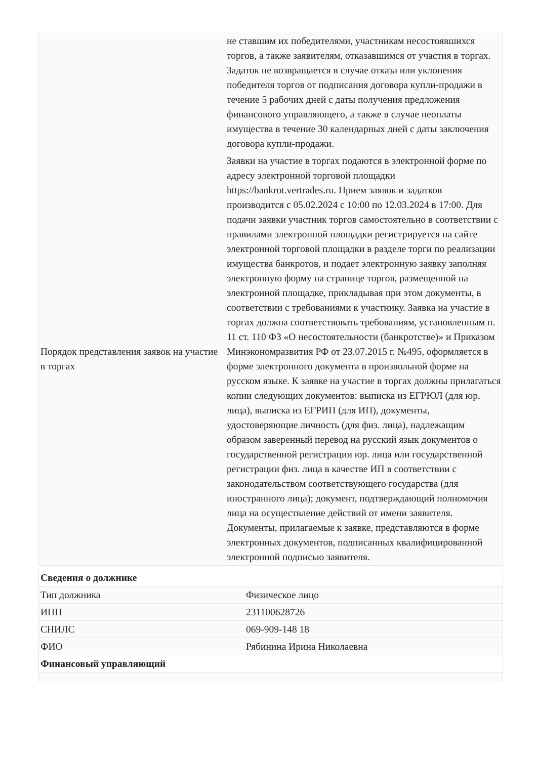| | не ставшим их победителями, участникам несостоявшихся торгов, а также заявителям, отказавшимся от участия в торгах. Задаток не возвращается в случае отказа или уклонения победителя торгов от подписания договора купли-продажи в течение 5 рабочих дней с даты получения предложения финансового управляющего, а также в случае неоплаты имущества в течение 30 календарных дней с даты заключения договора купли-продажи. |
| Порядок представления заявок на участие в торгах | Заявки на участие в торгах подаются в электронной форме по адресу электронной торговой площадки https://bankrot.vertrades.ru. Прием заявок и задатков производится с 05.02.2024 с 10:00 по 12.03.2024 в 17:00. Для подачи заявки участник торгов самостоятельно в соответствии с правилами электронной площадки регистрируется на сайте электронной торговой площадки в разделе торги по реализации имущества банкротов, и подает электронную заявку заполняя электронную форму на странице торгов, размещенной на электронной площадке, прикладывая при этом документы, в соответствии с требованиями к участнику. Заявка на участие в торгах должна соответствовать требованиям, установленным п. 11 ст. 110 ФЗ «О несостоятельности (банкротстве)» и Приказом Минэкономразвития РФ от 23.07.2015 г. №495, оформляется в форме электронного документа в произвольной форме на русском языке. К заявке на участие в торгах должны прилагаться копии следующих документов: выписка из ЕГРЮЛ (для юр. лица), выписка из ЕГРИП (для ИП), документы, удостоверяющие личность (для физ. лица), надлежащим образом заверенный перевод на русский язык документов о государственной регистрации юр. лица или государственной регистрации физ. лица в качестве ИП в соответствии с законодательством соответствующего государства (для иностранного лица); документ, подтверждающий полномочия лица на осуществление действий от имени заявителя. Документы, прилагаемые к заявке, представляются в форме электронных документов, подписанных квалифицированной электронной подписью заявителя. |
| Сведения о должнике | |
| Тип должника | Физическое лицо |
| ИНН | 231100628726 |
| СНИЛС | 069-909-148 18 |
| ФИО | Рябинина Ирина Николаевна |
| Финансовый управляющий | |